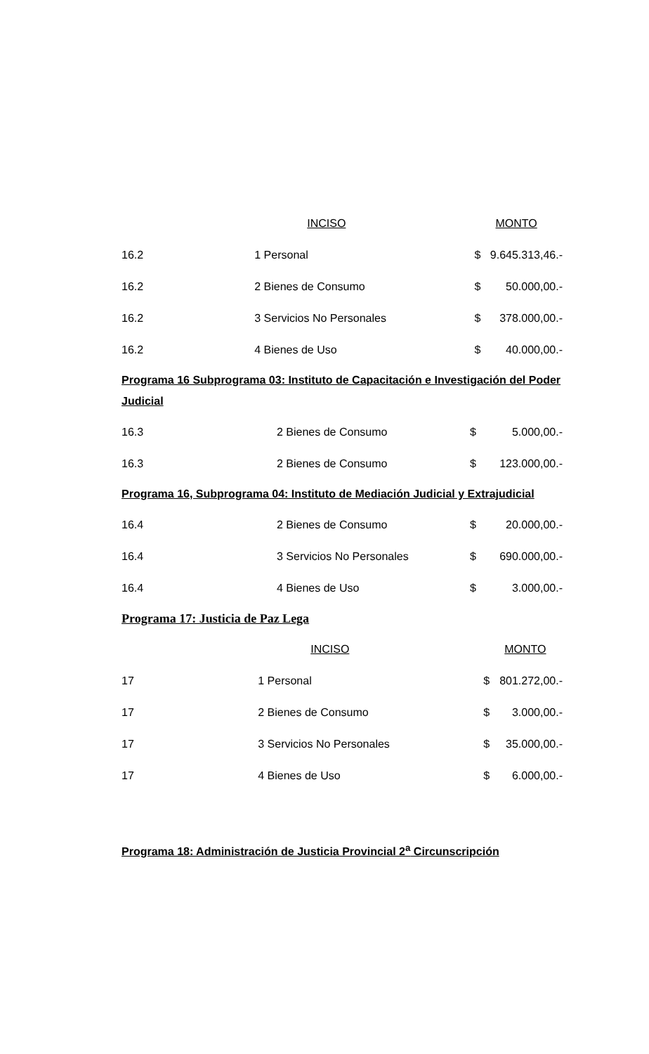| | INCISO | MONTO | |
| 16.2 | 1 Personal | $ | 9.645.313,46.- |
| 16.2 | 2 Bienes de Consumo | $ | 50.000,00.- |
| 16.2 | 3 Servicios No Personales | $ | 378.000,00.- |
| 16.2 | 4 Bienes de Uso | $ | 40.000,00.- |
Programa 16 Subprograma 03: Instituto de Capacitación e Investigación del Poder Judicial
| 16.3 | 2 Bienes de Consumo | $ | 5.000,00.- |
| 16.3 | 2 Bienes de Consumo | $ | 123.000,00.- |
Programa 16, Subprograma 04: Instituto de Mediación Judicial y Extrajudicial
| 16.4 | 2 Bienes de Consumo | $ | 20.000,00.- |
| 16.4 | 3 Servicios No Personales | $ | 690.000,00.- |
| 16.4 | 4 Bienes de Uso | $ | 3.000,00.- |
Programa 17: Justicia de Paz Lega
| | INCISO | MONTO | |
| 17 | 1 Personal | $ | 801.272,00.- |
| 17 | 2 Bienes de Consumo | $ | 3.000,00.- |
| 17 | 3 Servicios No Personales | $ | 35.000,00.- |
| 17 | 4 Bienes de Uso | $ | 6.000,00.- |
Programa 18: Administración de Justicia Provincial 2<sup>a</sup> Circunscripción